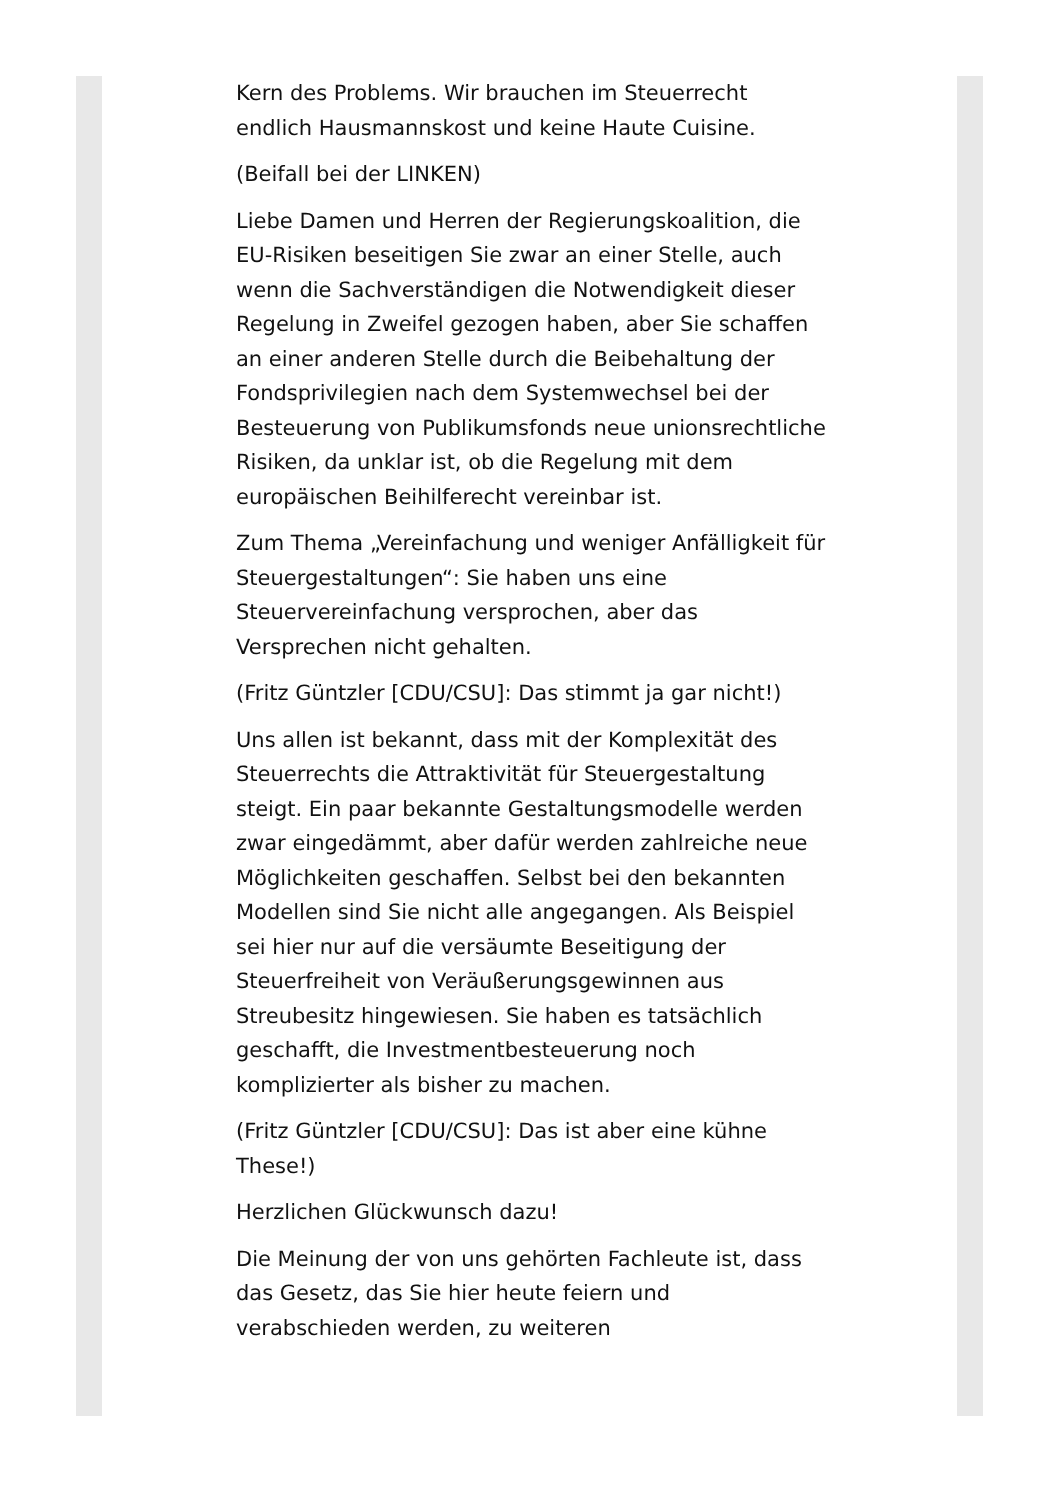Kern des Problems. Wir brauchen im Steuerrecht endlich Hausmannskost und keine Haute Cuisine.
(Beifall bei der LINKEN)
Liebe Damen und Herren der Regierungskoalition, die EU-Risiken beseitigen Sie zwar an einer Stelle, auch wenn die Sachverständigen die Notwendigkeit dieser Regelung in Zweifel gezogen haben, aber Sie schaffen an einer anderen Stelle durch die Beibehaltung der Fondsprivilegien nach dem Systemwechsel bei der Besteuerung von Publikumsfonds neue unionsrechtliche Risiken, da unklar ist, ob die Regelung mit dem europäischen Beihilferecht vereinbar ist.
Zum Thema „Vereinfachung und weniger Anfälligkeit für Steuergestaltungen“: Sie haben uns eine Steuervereinfachung versprochen, aber das Versprechen nicht gehalten.
(Fritz Güntzler [CDU/CSU]: Das stimmt ja gar nicht!)
Uns allen ist bekannt, dass mit der Komplexität des Steuerrechts die Attraktivität für Steuergestaltung steigt. Ein paar bekannte Gestaltungsmodelle werden zwar eingedämmt, aber dafür werden zahlreiche neue Möglichkeiten geschaffen. Selbst bei den bekannten Modellen sind Sie nicht alle angegangen. Als Beispiel sei hier nur auf die versäumte Beseitigung der Steuerfreiheit von Veräußerungsgewinnen aus Streubesitz hingewiesen. Sie haben es tatsächlich geschafft, die Investmentbesteuerung noch komplizierter als bisher zu machen.
(Fritz Güntzler [CDU/CSU]: Das ist aber eine kühne These!)
Herzlichen Glückwunsch dazu!
Die Meinung der von uns gehörten Fachleute ist, dass das Gesetz, das Sie hier heute feiern und verabschieden werden, zu weiteren